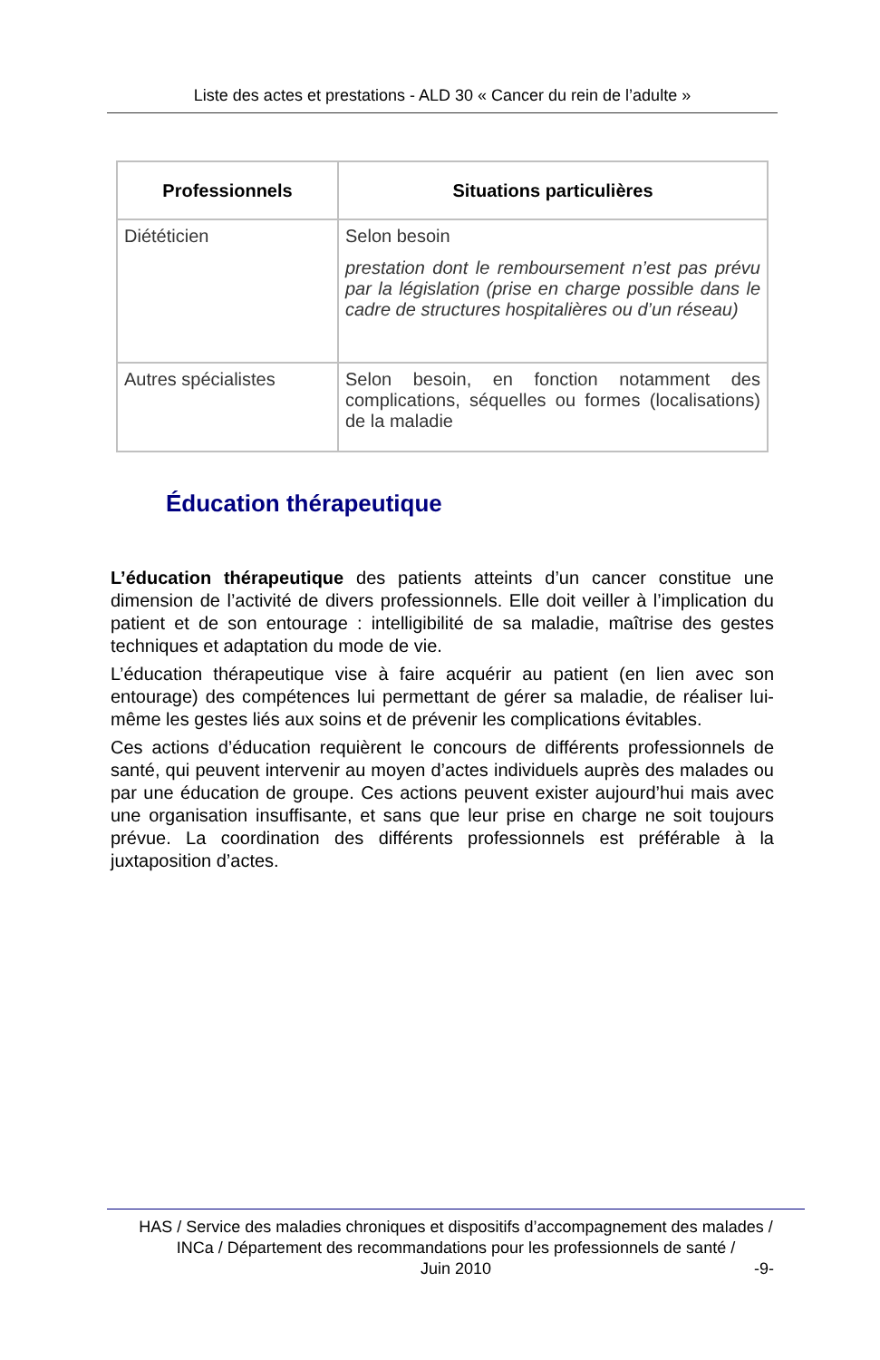Liste des actes et prestations - ALD 30 « Cancer du rein de l’adulte »
| Professionnels | Situations particulières |
| --- | --- |
| Diététicien | Selon besoin prestation dont le remboursement n’est pas prévu par la législation (prise en charge possible dans le cadre de structures hospitalières ou d’un réseau) |
| Autres spécialistes | Selon besoin, en fonction notamment des complications, séquelles ou formes (localisations) de la maladie |
Éducation thérapeutique
L’éducation thérapeutique des patients atteints d’un cancer constitue une dimension de l’activité de divers professionnels. Elle doit veiller à l’implication du patient et de son entourage : intelligibilité de sa maladie, maîtrise des gestes techniques et adaptation du mode de vie.
L’éducation thérapeutique vise à faire acquérir au patient (en lien avec son entourage) des compétences lui permettant de gérer sa maladie, de réaliser lui-même les gestes liés aux soins et de prévenir les complications évitables.
Ces actions d’éducation requièrent le concours de différents professionnels de santé, qui peuvent intervenir au moyen d’actes individuels auprès des malades ou par une éducation de groupe. Ces actions peuvent exister aujourd’hui mais avec une organisation insuffisante, et sans que leur prise en charge ne soit toujours prévue. La coordination des différents professionnels est préférable à la juxtaposition d’actes.
HAS / Service des maladies chroniques et dispositifs d’accompagnement des malades /
INCa / Département des recommandations pour les professionnels de santé /
Juin 2010
-9-